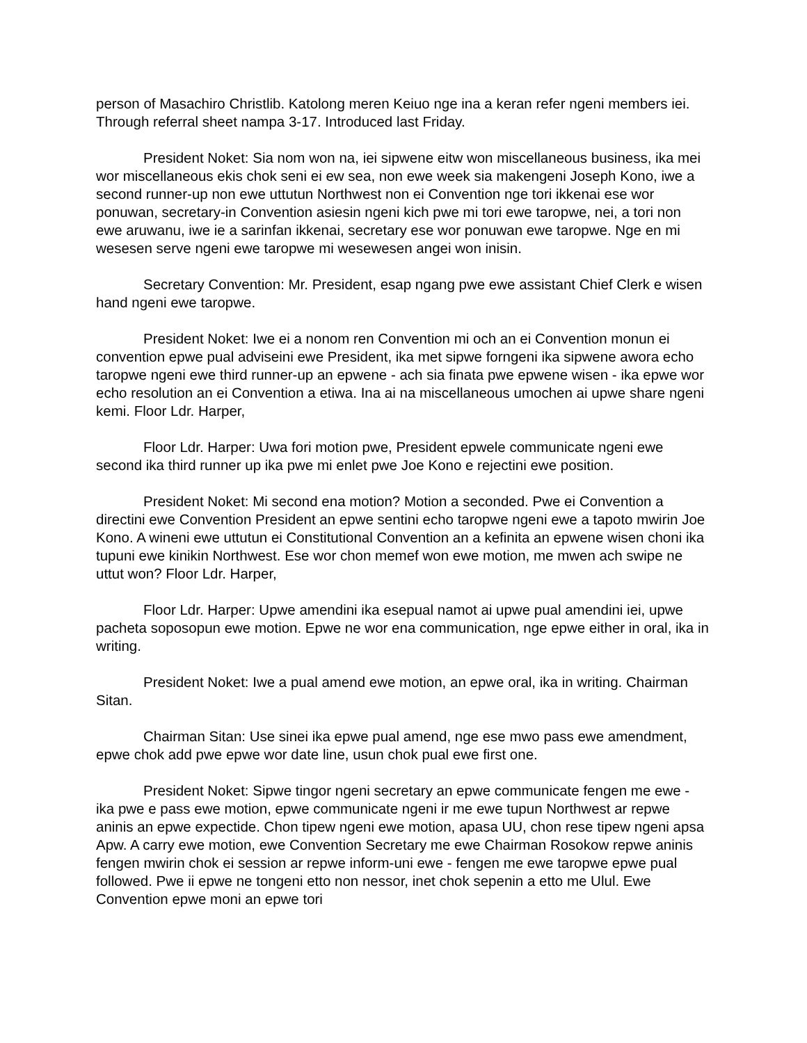person of Masachiro Christlib. Katolong meren Keiuo nge ina a keran refer ngeni members iei. Through referral sheet nampa 3-17. Introduced last Friday.
President Noket: Sia nom won na, iei sipwene eitw won miscellaneous business, ika mei wor miscellaneous ekis chok seni ei ew sea, non ewe week sia makengeni Joseph Kono, iwe a second runner-up non ewe uttutun Northwest non ei Convention nge tori ikkenai ese wor ponuwan, secretary-in Convention asiesin ngeni kich pwe mi tori ewe taropwe, nei, a tori non ewe aruwanu, iwe ie a sarinfan ikkenai, secretary ese wor ponuwan ewe taropwe. Nge en mi wesesen serve ngeni ewe taropwe mi wesewesen angei won inisin.
Secretary Convention: Mr. President, esap ngang pwe ewe assistant Chief Clerk e wisen hand ngeni ewe taropwe.
President Noket: Iwe ei a nonom ren Convention mi och an ei Convention monun ei convention epwe pual adviseini ewe President, ika met sipwe forngeni ika sipwene awora echo taropwe ngeni ewe third runner-up an epwene - ach sia finata pwe epwene wisen - ika epwe wor echo resolution an ei Convention a etiwa. Ina ai na miscellaneous umochen ai upwe share ngeni kemi. Floor Ldr. Harper,
Floor Ldr. Harper: Uwa fori motion pwe, President epwele communicate ngeni ewe second ika third runner up ika pwe mi enlet pwe Joe Kono e rejectini ewe position.
President Noket: Mi second ena motion? Motion a seconded. Pwe ei Convention a directini ewe Convention President an epwe sentini echo taropwe ngeni ewe a tapoto mwirin Joe Kono. A wineni ewe uttutun ei Constitutional Convention an a kefinita an epwene wisen choni ika tupuni ewe kinikin Northwest. Ese wor chon memef won ewe motion, me mwen ach swipe ne uttut won? Floor Ldr. Harper,
Floor Ldr. Harper: Upwe amendini ika esepual namot ai upwe pual amendini iei, upwe pacheta soposopun ewe motion. Epwe ne wor ena communication, nge epwe either in oral, ika in writing.
President Noket: Iwe a pual amend ewe motion, an epwe oral, ika in writing. Chairman Sitan.
Chairman Sitan: Use sinei ika epwe pual amend, nge ese mwo pass ewe amendment, epwe chok add pwe epwe wor date line, usun chok pual ewe first one.
President Noket: Sipwe tingor ngeni secretary an epwe communicate fengen me ewe - ika pwe e pass ewe motion, epwe communicate ngeni ir me ewe tupun Northwest ar repwe aninis an epwe expectide. Chon tipew ngeni ewe motion, apasa UU, chon rese tipew ngeni apsa Apw. A carry ewe motion, ewe Convention Secretary me ewe Chairman Rosokow repwe aninis fengen mwirin chok ei session ar repwe inform-uni ewe - fengen me ewe taropwe epwe pual followed. Pwe ii epwe ne tongeni etto non nessor, inet chok sepenin a etto me Ulul. Ewe Convention epwe moni an epwe tori